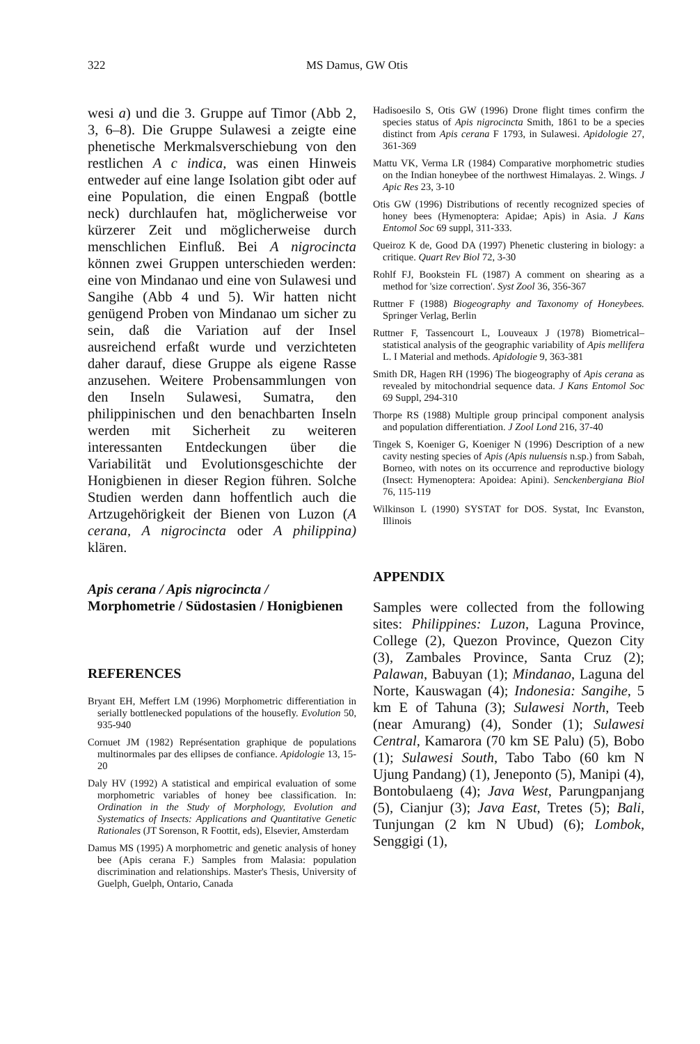322 MS Damus, GW Otis
wesi a) und die 3. Gruppe auf Timor (Abb 2, 3, 6–8). Die Gruppe Sulawesi a zeigte eine phenetische Merkmalsverschiebung von den restlichen A c indica, was einen Hinweis entweder auf eine lange Isolation gibt oder auf eine Population, die einen Engpaß (bottle neck) durchlaufen hat, möglicherweise vor kürzerer Zeit und möglicherweise durch menschlichen Einfluß. Bei A nigrocincta können zwei Gruppen unterschieden werden: eine von Mindanao und eine von Sulawesi und Sangihe (Abb 4 und 5). Wir hatten nicht genügend Proben von Mindanao um sicher zu sein, daß die Variation auf der Insel ausreichend erfaßt wurde und verzichteten daher darauf, diese Gruppe als eigene Rasse anzusehen. Weitere Probensammlungen von den Inseln Sulawesi, Sumatra, den philippinischen und den benachbarten Inseln werden mit Sicherheit zu weiteren interessanten Entdeckungen über die Variabilität und Evolutionsgeschichte der Honigbienen in dieser Region führen. Solche Studien werden dann hoffentlich auch die Artzugehörigkeit der Bienen von Luzon (A cerana, A nigrocincta oder A philippina) klären.
Apis cerana / Apis nigrocincta / Morphometrie / Südostasien / Honigbienen
REFERENCES
Bryant EH, Meffert LM (1996) Morphometric differentiation in serially bottlenecked populations of the housefly. Evolution 50, 935-940
Cornuet JM (1982) Représentation graphique de populations multinormales par des ellipses de confiance. Apidologie 13, 15-20
Daly HV (1992) A statistical and empirical evaluation of some morphometric variables of honey bee classification. In: Ordination in the Study of Morphology, Evolution and Systematics of Insects: Applications and Quantitative Genetic Rationales (JT Sorenson, R Foottit, eds), Elsevier, Amsterdam
Damus MS (1995) A morphometric and genetic analysis of honey bee (Apis cerana F.) Samples from Malasia: population discrimination and relationships. Master's Thesis, University of Guelph, Guelph, Ontario, Canada
Hadisoesilo S, Otis GW (1996) Drone flight times confirm the species status of Apis nigrocincta Smith, 1861 to be a species distinct from Apis cerana F 1793, in Sulawesi. Apidologie 27, 361-369
Mattu VK, Verma LR (1984) Comparative morphometric studies on the Indian honeybee of the northwest Himalayas. 2. Wings. J Apic Res 23, 3-10
Otis GW (1996) Distributions of recently recognized species of honey bees (Hymenoptera: Apidae; Apis) in Asia. J Kans Entomol Soc 69 suppl, 311-333.
Queiroz K de, Good DA (1997) Phenetic clustering in biology: a critique. Quart Rev Biol 72, 3-30
Rohlf FJ, Bookstein FL (1987) A comment on shearing as a method for 'size correction'. Syst Zool 36, 356-367
Ruttner F (1988) Biogeography and Taxonomy of Honeybees. Springer Verlag, Berlin
Ruttner F, Tassencourt L, Louveaux J (1978) Biometrical–statistical analysis of the geographic variability of Apis mellifera L. I Material and methods. Apidologie 9, 363-381
Smith DR, Hagen RH (1996) The biogeography of Apis cerana as revealed by mitochondrial sequence data. J Kans Entomol Soc 69 Suppl, 294-310
Thorpe RS (1988) Multiple group principal component analysis and population differentiation. J Zool Lond 216, 37-40
Tingek S, Koeniger G, Koeniger N (1996) Description of a new cavity nesting species of Apis (Apis nuluensis n.sp.) from Sabah, Borneo, with notes on its occurrence and reproductive biology (Insect: Hymenoptera: Apoidea: Apini). Senckenbergiana Biol 76, 115-119
Wilkinson L (1990) SYSTAT for DOS. Systat, Inc Evanston, Illinois
APPENDIX
Samples were collected from the following sites: Philippines: Luzon, Laguna Province, College (2), Quezon Province, Quezon City (3), Zambales Province, Santa Cruz (2); Palawan, Babuyan (1); Mindanao, Laguna del Norte, Kauswagan (4); Indonesia: Sangihe, 5 km E of Tahuna (3); Sulawesi North, Teeb (near Amurang) (4), Sonder (1); Sulawesi Central, Kamarora (70 km SE Palu) (5), Bobo (1); Sulawesi South, Tabo Tabo (60 km N Ujung Pandang) (1), Jeneponto (5), Manipi (4), Bontobulaeng (4); Java West, Parungpanjang (5), Cianjur (3); Java East, Tretes (5); Bali, Tunjungan (2 km N Ubud) (6); Lombok, Senggigi (1),